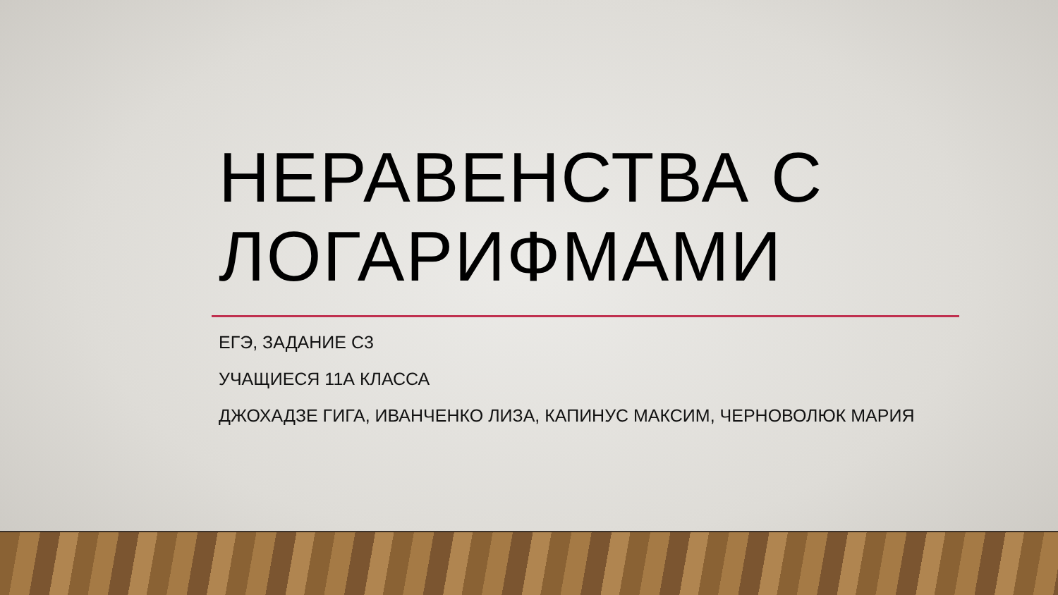НЕРАВЕНСТВА С ЛОГАРИФМАМИ
ЕГЭ, ЗАДАНИЕ С3
УЧАЩИЕСЯ 11А КЛАССА
ДЖОХАДЗЕ ГИГА, ИВАНЧЕНКО ЛИЗА, КАПИНУС МАКСИМ, ЧЕРНОВОЛЮК МАРИЯ